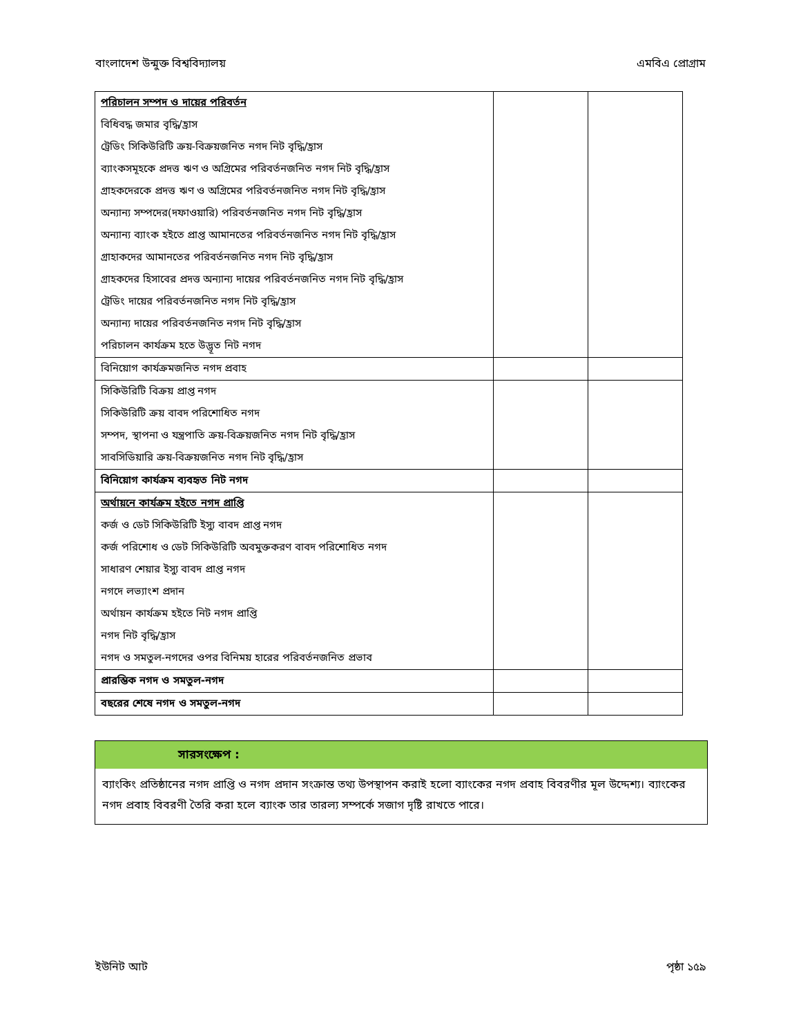বাংলাদেশ উন্মুক্ত বিশ্ববিদ্যালয় এমবিএ প্রোগ্রাম
| পরিচালন সম্পদ ও দায়ের পরিবর্তন | | |
| বিধিবদ্ধ জমার বৃদ্ধি/হ্রাস | | |
| ট্রেডিং সিকিউরিটি ক্রয়-বিক্রয়জনিত নগদ নিট বৃদ্ধি/হ্রাস | | |
| ব্যাংকসমূহকে প্রদত্ত ঋণ ও অগ্রিমের পরিবর্তনজনিত নগদ নিট বৃদ্ধি/হ্রাস | | |
| গ্রাহকদেরকে প্রদত্ত ঋণ ও অগ্রিমের পরিবর্তনজনিত নগদ নিট বৃদ্ধি/হ্রাস | | |
| অন্যান্য সম্পদের(দফাওয়ারি) পরিবর্তনজনিত নগদ নিট বৃদ্ধি/হ্রাস | | |
| অন্যান্য ব্যাংক হইতে প্রাপ্ত আমানতের পরিবর্তনজনিত নগদ নিট বৃদ্ধি/হ্রাস | | |
| গ্রাহাকদের আমানতের পরিবর্তনজনিত নগদ নিট বৃদ্ধি/হ্রাস | | |
| গ্রাহকদের হিসাবের প্রদত্ত অন্যান্য দায়ের পরিবর্তনজনিত নগদ নিট বৃদ্ধি/হ্রাস | | |
| ট্রেডিং দায়ের পরিবর্তনজনিত নগদ নিট বৃদ্ধি/হ্রাস | | |
| অন্যান্য দায়ের পরিবর্তনজনিত নগদ নিট বৃদ্ধি/হ্রাস | | |
| পরিচালন কার্যক্রম হতে উদ্ভূত নিট নগদ | | |
| বিনিয়োগ কার্যক্রমজনিত নগদ প্রবাহ | | |
| সিকিউরিটি বিক্রয় প্রাপ্ত নগদ | | |
| সিকিউরিটি ক্রয় বাবদ পরিশোধিত নগদ | | |
| সম্পদ, স্থাপনা ও যন্ত্রপাতি ক্রয়-বিক্রয়জনিত নগদ নিট বৃদ্ধি/হ্রাস | | |
| সাবসিডিয়ারি ক্রয়-বিক্রয়জনিত নগদ নিট বৃদ্ধি/হ্রাস | | |
| বিনিয়োগ কার্যক্রম ব্যবহৃত নিট নগদ | | |
| অর্থায়নে কার্যক্রম হইতে নগদ প্রাপ্তি | | |
| কর্জ ও ডেট সিকিউরিটি ইস্যু বাবদ প্রাপ্ত নগদ | | |
| কর্জ পরিশোধ ও ডেট সিকিউরিটি অবমুক্তকরণ বাবদ পরিশোধিত নগদ | | |
| সাধারণ শেয়ার ইস্যু বাবদ প্রাপ্ত নগদ | | |
| নগদে লভ্যাংশ প্রদান | | |
| অর্থায়ন কার্যক্রম হইতে নিট নগদ প্রাপ্তি | | |
| নগদ নিট বৃদ্ধি/হ্রাস | | |
| নগদ ও সমতুল-নগদের ওপর বিনিময় হারের পরিবর্তনজনিত প্রভাব | | |
| প্রারম্ভিক নগদ ও সমতুল-নগদ | | |
| বছরের শেষে নগদ ও সমতুল-নগদ | | |
সারসংক্ষেপ :
ব্যাংকিং প্রতিষ্ঠানের নগদ প্রাপ্তি ও নগদ প্রদান সংক্রান্ত তথ্য উপস্থাপন করাই হলো ব্যাংকের নগদ প্রবাহ বিবরণীর মূল উদ্দেশ্য। ব্যাংকের নগদ প্রবাহ বিবরণী তৈরি করা হলে ব্যাংক তার তারল্য সম্পর্কে সজাগ দৃষ্টি রাখতে পারে।
ইউনিট আট পৃষ্ঠা ১৫৯